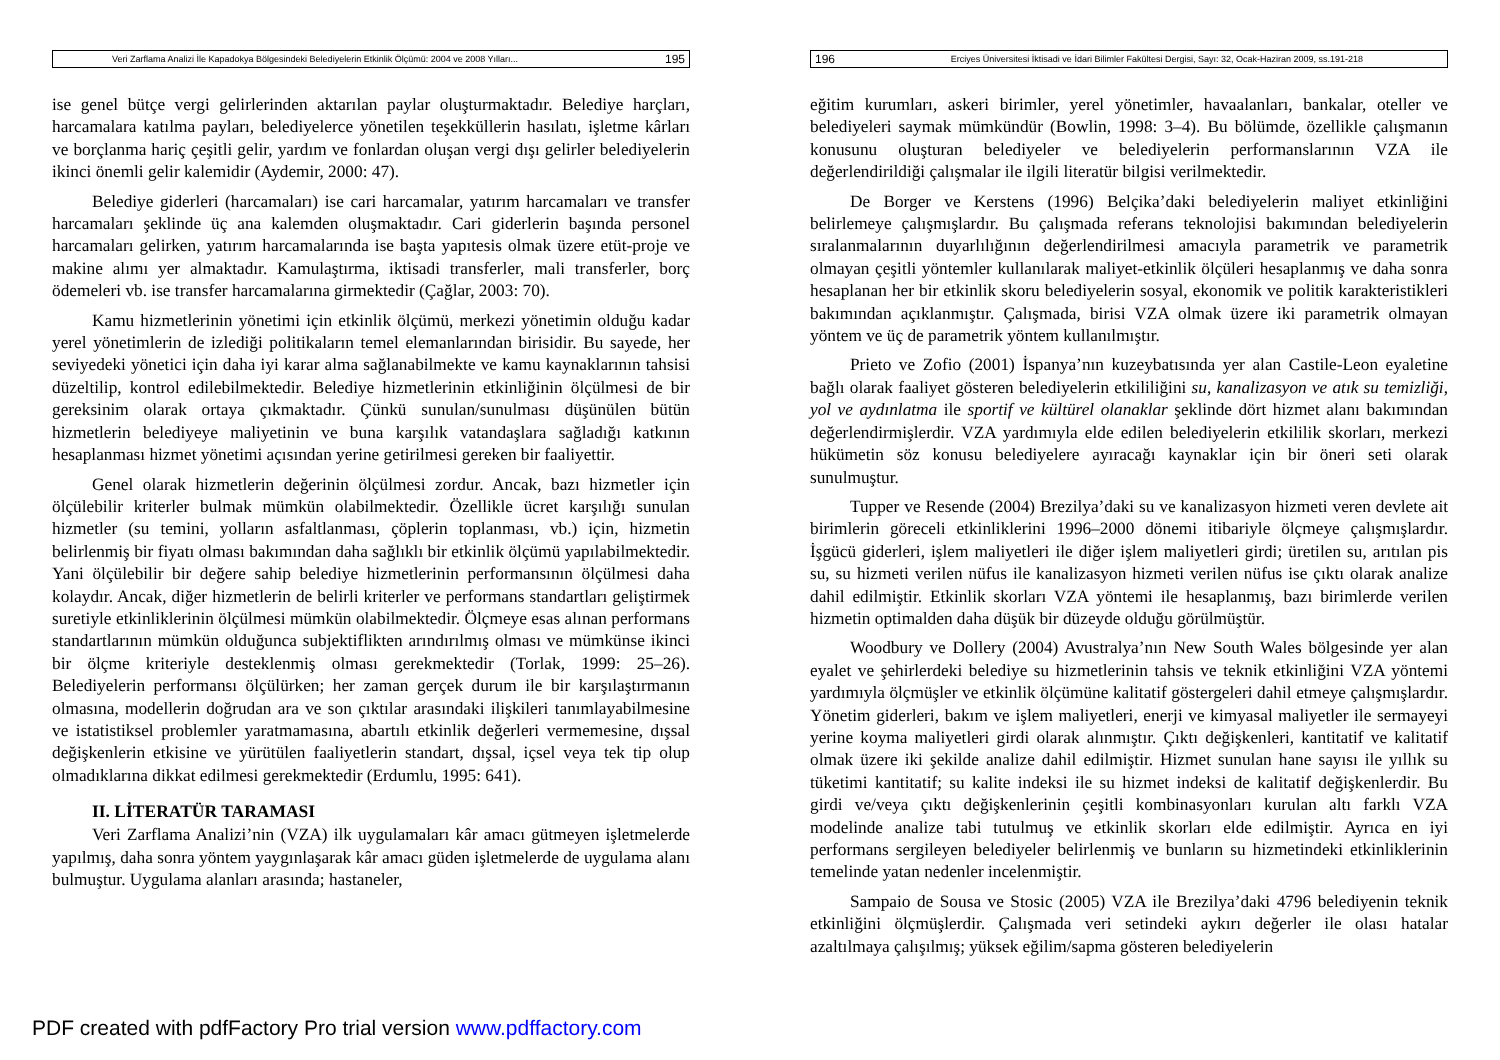Veri Zarflama Analizi İle Kapadokya Bölgesindeki Belediyelerin Etkinlik Ölçümü: 2004 ve 2008 Yılları... 195
ise genel bütçe vergi gelirlerinden aktarılan paylar oluşturmaktadır. Belediye harçları, harcamalara katılma payları, belediyelerce yönetilen teşekküllerin hasılatı, işletme kârları ve borçlanma hariç çeşitli gelir, yardım ve fonlardan oluşan vergi dışı gelirler belediyelerin ikinci önemli gelir kalemidir (Aydemir, 2000: 47).
Belediye giderleri (harcamaları) ise cari harcamalar, yatırım harcamaları ve transfer harcamaları şeklinde üç ana kalemden oluşmaktadır. Cari giderlerin başında personel harcamaları gelirken, yatırım harcamalarında ise başta yapıtesis olmak üzere etüt-proje ve makine alımı yer almaktadır. Kamulaştırma, iktisadi transferler, mali transferler, borç ödemeleri vb. ise transfer harcamalarına girmektedir (Çağlar, 2003: 70).
Kamu hizmetlerinin yönetimi için etkinlik ölçümü, merkezi yönetimin olduğu kadar yerel yönetimlerin de izlediği politikaların temel elemanlarından birisidir. Bu sayede, her seviyedeki yönetici için daha iyi karar alma sağlanabilmekte ve kamu kaynaklarının tahsisi düzeltilip, kontrol edilebilmektedir. Belediye hizmetlerinin etkinliğinin ölçülmesi de bir gereksinim olarak ortaya çıkmaktadır. Çünkü sunulan/sunulması düşünülen bütün hizmetlerin belediyeye maliyetinin ve buna karşılık vatandaşlara sağladığı katkının hesaplanması hizmet yönetimi açısından yerine getirilmesi gereken bir faaliyettir.
Genel olarak hizmetlerin değerinin ölçülmesi zordur. Ancak, bazı hizmetler için ölçülebilir kriterler bulmak mümkün olabilmektedir. Özellikle ücret karşılığı sunulan hizmetler (su temini, yolların asfaltlanması, çöplerin toplanması, vb.) için, hizmetin belirlenmiş bir fiyatı olması bakımından daha sağlıklı bir etkinlik ölçümü yapılabilmektedir. Yani ölçülebilir bir değere sahip belediye hizmetlerinin performansının ölçülmesi daha kolaydır. Ancak, diğer hizmetlerin de belirli kriterler ve performans standartları geliştirmek suretiyle etkinliklerinin ölçülmesi mümkün olabilmektedir. Ölçmeye esas alınan performans standartlarının mümkün olduğunca subjektiflikten arındırılmış olması ve mümkünse ikinci bir ölçme kriteriyle desteklenmiş olması gerekmektedir (Torlak, 1999: 25–26). Belediyelerin performansı ölçülürken; her zaman gerçek durum ile bir karşılaştırmanın olmasına, modellerin doğrudan ara ve son çıktılar arasındaki ilişkileri tanımlayabilmesine ve istatistiksel problemler yaratmamasına, abartılı etkinlik değerleri vermemesine, dışsal değişkenlerin etkisine ve yürütülen faaliyetlerin standart, dışsal, içsel veya tek tip olup olmadıklarına dikkat edilmesi gerekmektedir (Erdumlu, 1995: 641).
II. LİTERATÜR TARAMASI
Veri Zarflama Analizi’nin (VZA) ilk uygulamaları kâr amacı gütmeyen işletmelerde yapılmış, daha sonra yöntem yaygınlaşarak kâr amacı güden işletmelerde de uygulama alanı bulmuştur. Uygulama alanları arasında; hastaneler,
196 Erciyes Üniversitesi İktisadi ve İdari Bilimler Fakültesi Dergisi, Sayı: 32, Ocak-Haziran 2009, ss.191-218
eğitim kurumları, askeri birimler, yerel yönetimler, havaalanları, bankalar, oteller ve belediyeleri saymak mümkündür (Bowlin, 1998: 3–4). Bu bölümde, özellikle çalışmanın konusunu oluşturan belediyeler ve belediyelerin performanslarının VZA ile değerlendirildiği çalışmalar ile ilgili literatür bilgisi verilmektedir.
De Borger ve Kerstens (1996) Belçika’daki belediyelerin maliyet etkinliğini belirlemeye çalışmışlardır. Bu çalışmada referans teknolojisi bakımından belediyelerin sıralanmalarının duyarlılığının değerlendirilmesi amacıyla parametrik ve parametrik olmayan çeşitli yöntemler kullanılarak maliyet-etkinlik ölçüleri hesaplanmış ve daha sonra hesaplanan her bir etkinlik skoru belediyelerin sosyal, ekonomik ve politik karakteristikleri bakımından açıklanmıştır. Çalışmada, birisi VZA olmak üzere iki parametrik olmayan yöntem ve üç de parametrik yöntem kullanılmıştır.
Prieto ve Zofio (2001) İspanya’nın kuzeybatısında yer alan Castile-Leon eyaletine bağlı olarak faaliyet gösteren belediyelerin etkililiğini su, kanalizasyon ve atık su temizliği, yol ve aydınlatma ile sportif ve kültürel olanaklar şeklinde dört hizmet alanı bakımından değerlendirmişlerdir. VZA yardımıyla elde edilen belediyelerin etkililik skorları, merkezi hükümetin söz konusu belediyelere ayıracağı kaynaklar için bir öneri seti olarak sunulmuştur.
Tupper ve Resende (2004) Brezilya’daki su ve kanalizasyon hizmeti veren devlete ait birimlerin göreceli etkinliklerini 1996–2000 dönemi itibariyle ölçmeye çalışmışlardır. İşgücü giderleri, işlem maliyetleri ile diğer işlem maliyetleri girdi; üretilen su, arıtılan pis su, su hizmeti verilen nüfus ile kanalizasyon hizmeti verilen nüfus ise çıktı olarak analize dahil edilmiştir. Etkinlik skorları VZA yöntemi ile hesaplanmış, bazı birimlerde verilen hizmetin optimalden daha düşük bir düzeyde olduğu görülmüştür.
Woodbury ve Dollery (2004) Avustralya’nın New South Wales bölgesinde yer alan eyalet ve şehirlerdeki belediye su hizmetlerinin tahsis ve teknik etkinliğini VZA yöntemi yardımıyla ölçmüşler ve etkinlik ölçümüne kalitatif göstergeleri dahil etmeye çalışmışlardır. Yönetim giderleri, bakım ve işlem maliyetleri, enerji ve kimyasal maliyetler ile sermayeyi yerine koyma maliyetleri girdi olarak alınmıştır. Çıktı değişkenleri, kantitatif ve kalitatif olmak üzere iki şekilde analize dahil edilmiştir. Hizmet sunulan hane sayısı ile yıllık su tüketimi kantitatif; su kalite indeksi ile su hizmet indeksi de kalitatif değişkenlerdir. Bu girdi ve/veya çıktı değişkenlerinin çeşitli kombinasyonları kurulan altı farklı VZA modelinde analize tabi tutulmuş ve etkinlik skorları elde edilmiştir. Ayrıca en iyi performans sergileyen belediyeler belirlenmiş ve bunların su hizmetindeki etkinliklerinin temelinde yatan nedenler incelenmiştir.
Sampaio de Sousa ve Stosic (2005) VZA ile Brezilya’daki 4796 belediyenin teknik etkinliğini ölçmüşlerdir. Çalışmada veri setindeki aykırı değerler ile olası hatalar azaltılmaya çalışılmış; yüksek eğilim/sapma gösteren belediyelerin
PDF created with pdfFactory Pro trial version www.pdffactory.com